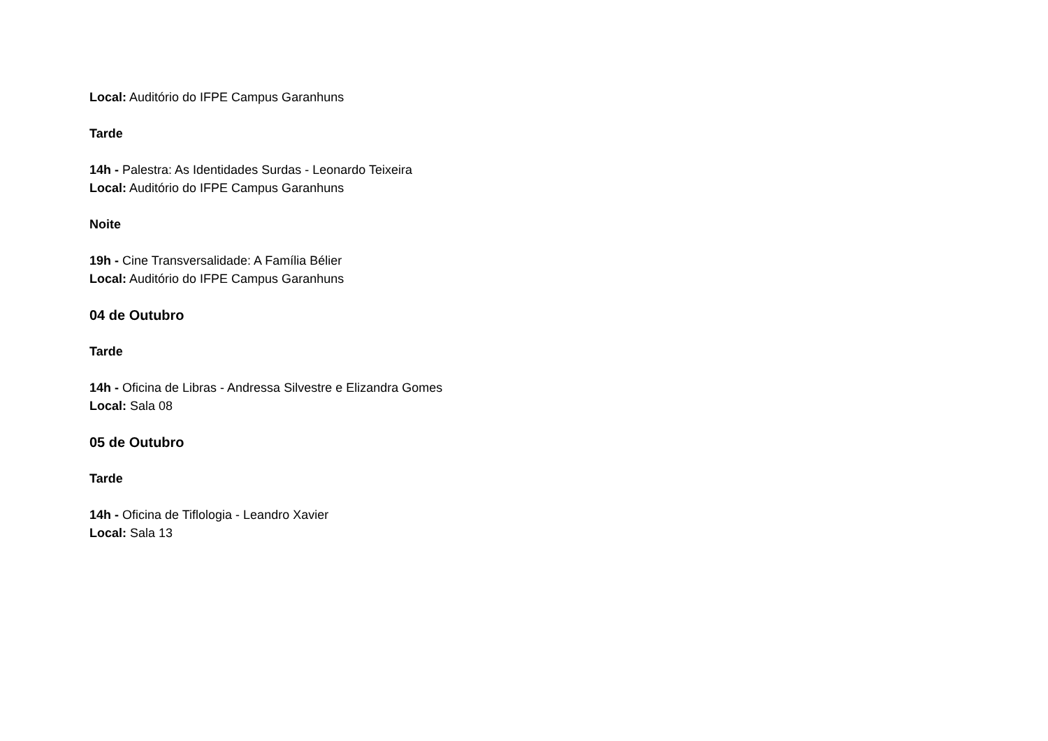Local: Auditório do IFPE Campus Garanhuns
Tarde
14h - Palestra: As Identidades Surdas - Leonardo Teixeira
Local: Auditório do IFPE Campus Garanhuns
Noite
19h - Cine Transversalidade: A Família Bélier
Local: Auditório do IFPE Campus Garanhuns
04 de Outubro
Tarde
14h - Oficina de Libras - Andressa Silvestre e Elizandra Gomes
Local: Sala 08
05 de Outubro
Tarde
14h - Oficina de Tiflologia - Leandro Xavier
Local: Sala 13